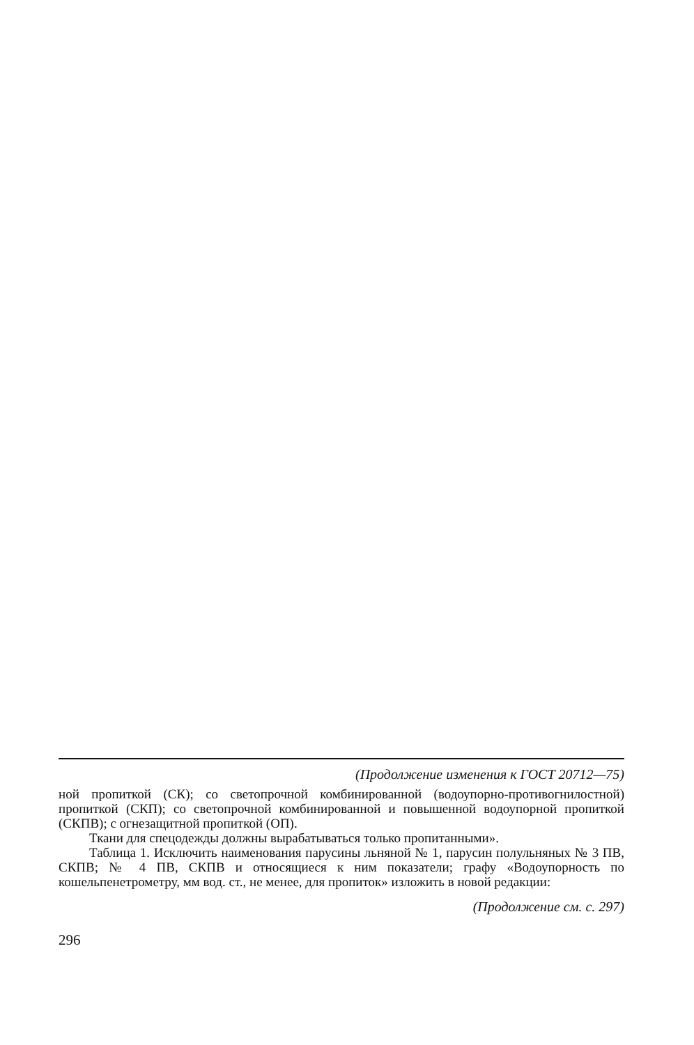(Продолжение изменения к ГОСТ 20712—75)
ной пропиткой (СК); со светопрочной комбинированной (водоупорно-противогнилостной) пропиткой (СКП); со светопрочной комбинированной и повышенной водоупорной пропиткой (СКПВ); с огнезащитной пропиткой (ОП).
Ткани для спецодежды должны вырабатываться только пропитанными».
Таблица 1. Исключить наименования парусины льняной № 1, парусин полульняных № 3 ПВ, СКПВ; № 4 ПВ, СКПВ и относящиеся к ним показатели; графу «Водоупорность по кошельпенетрометру, мм вод. ст., не менее, для пропиток» изложить в новой редакции:
(Продолжение см. с. 297)
296